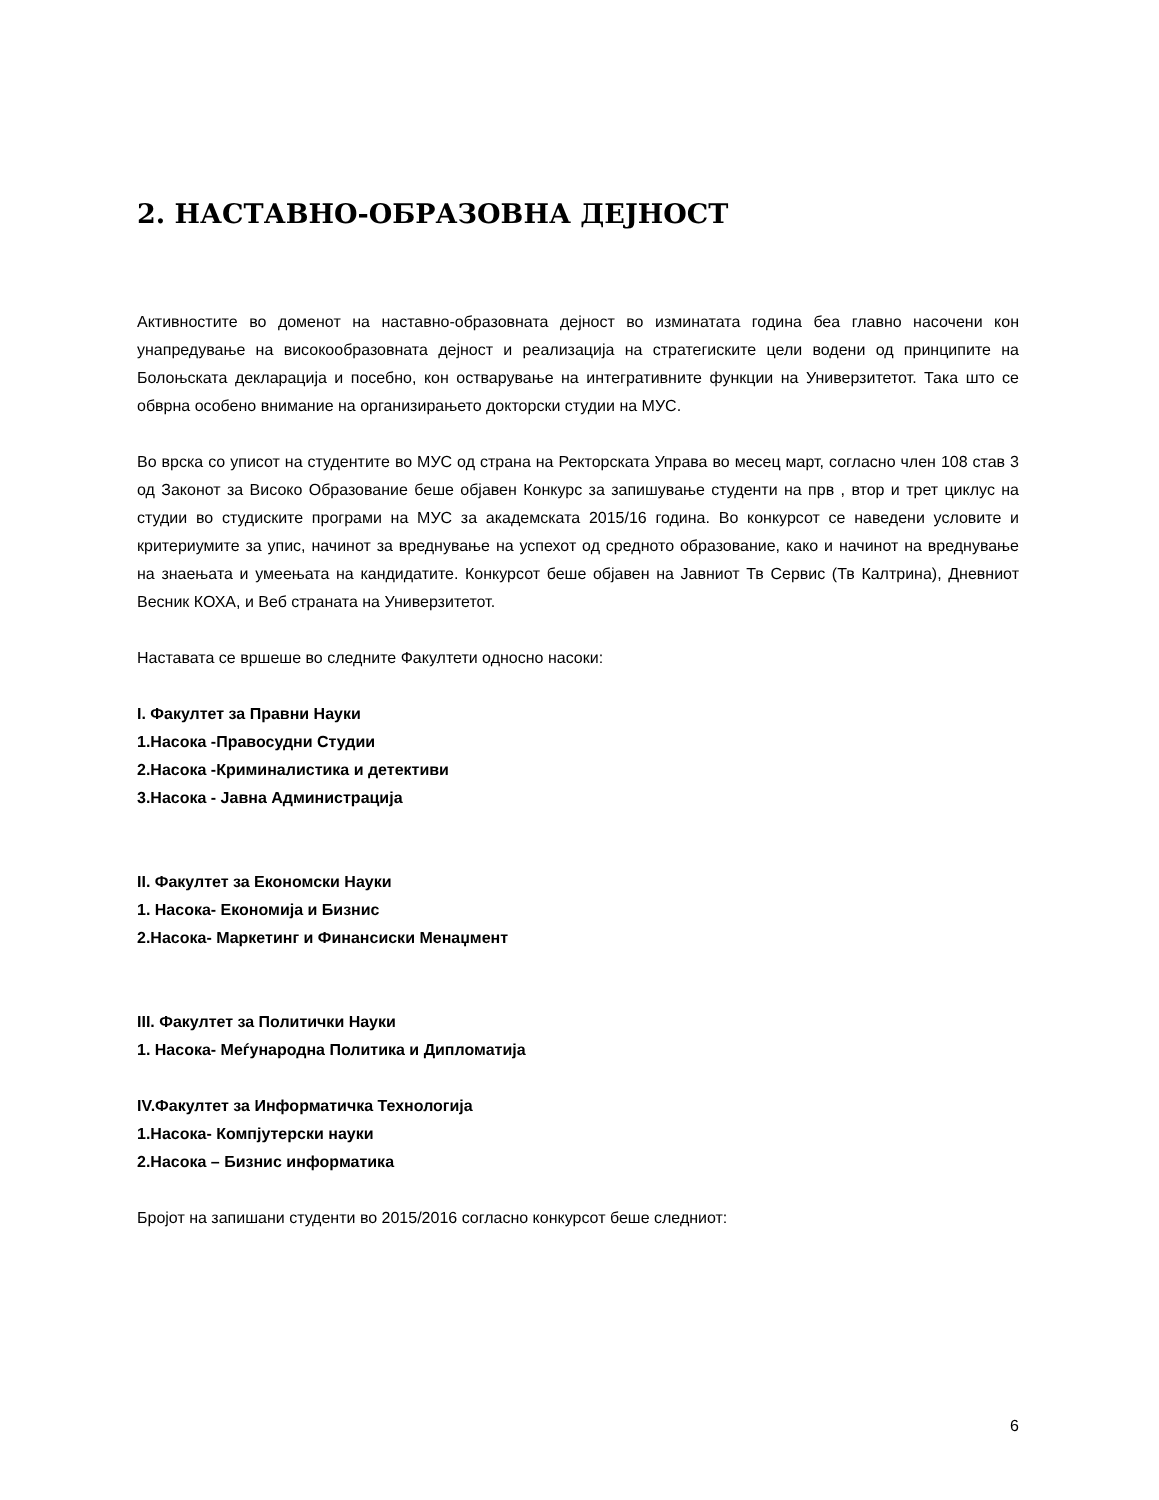2. НАСТАВНО-ОБРАЗОВНА ДЕЈНОСТ
Активностите во доменот на наставно-образовната дејност во изминатата година беа главно насочени кон унапредување на високообразовната дејност и реализација на стратегиските цели водени од принципите на Болоњската декларација и посебно, кон остварување на интегративните функции на Универзитетот. Така што се обврна особено внимание на организирањето докторски студии на МУС.
Во врска со уписот на студентите во МУС од страна на Ректорската Управа во месец март, согласно член 108 став 3 од Законот за Високо Образование беше објавен Конкурс за запишување студенти на прв , втор и трет циклус на студии во студиските програми на МУС за академската 2015/16 година. Во конкурсот се наведени условите и критериумите за упис, начинот за вреднување на успехот од средното образование, како и начинот на вреднување на знаењата и умеењата на кандидатите. Конкурсот беше објавен на Јавниот Тв Сервис (Тв Калтрина), Дневниот Весник КОХА, и Веб страната на Универзитетот.
Наставата се вршеше во следните Факултети односно насоки:
I. Факултет за Правни Науки
1.Насока -Правосудни Студии
2.Насока -Криминалистика и детективи
3.Насока - Јавна Администрација
II. Факултет за Економски Науки
1. Насока- Економија и Бизнис
2.Насока- Маркетинг и Финансиски Менаџмент
III. Факултет за Политички Науки
1. Насока- Меѓународна Политика и Дипломатија
IV.Факултет за Информатичка Технологија
1.Насока- Компјутерски науки
2.Насока – Бизнис информатика
Бројот на запишани студенти во 2015/2016 согласно конкурсот беше следниот:
6